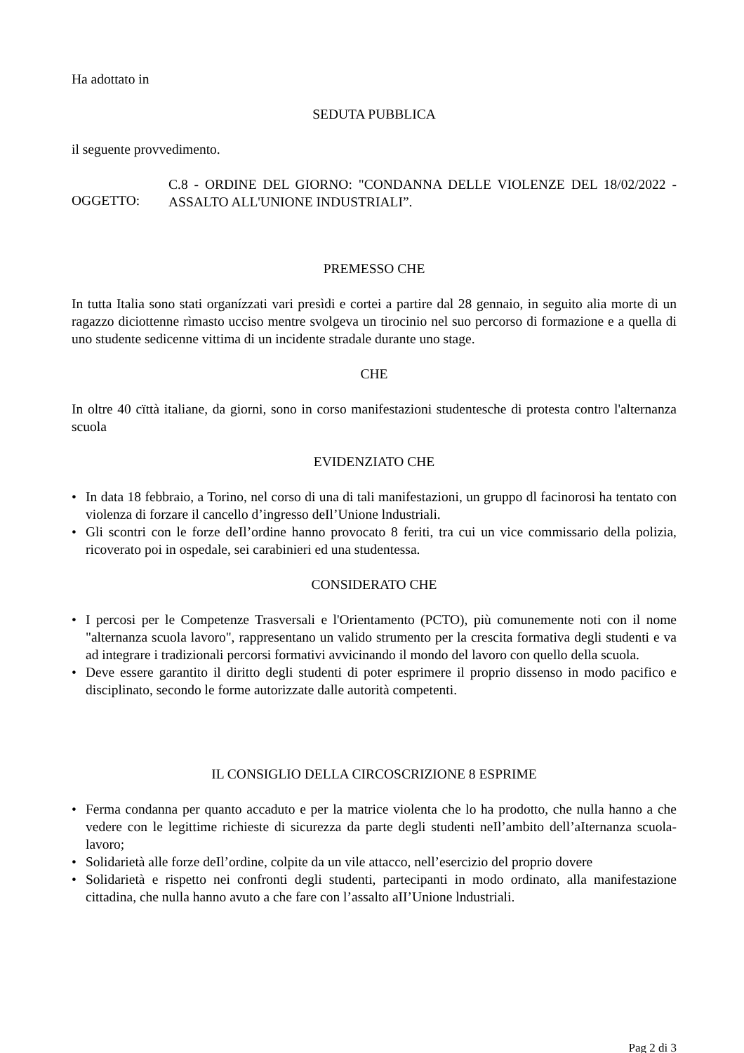Ha adottato in
SEDUTA PUBBLICA
il seguente provvedimento.
OGGETTO:
C.8 - ORDINE DEL GIORNO: "CONDANNA DELLE VIOLENZE DEL 18/02/2022 - ASSALTO ALL'UNIONE INDUSTRIALI”.
PREMESSO CHE
In tutta Italia sono stati organízzati vari presìdi e cortei a partire dal 28 gennaio, in seguito alia morte di un ragazzo diciottenne rìmasto ucciso mentre svolgeva un tirocinio nel suo percorso di formazione e a quella di uno studente sedicenne vittima di un incidente stradale durante uno stage.
CHE
In oltre 40 cïttà italiane, da giorni, sono in corso manifestazioni studentesche di protesta contro l'alternanza scuola
EVIDENZIATO CHE
• In data 18 febbraio, a Torino, nel corso di una di tali manifestazioni, un gruppo dl facinorosi ha tentato con violenza di forzare il cancello d’ingresso deIl’Unione lndustriali.
• Gli scontri con le forze deIl’ordine hanno provocato 8 feriti, tra cui un vice commissario della polizia, ricoverato poi in ospedale, sei carabinieri ed una studentessa.
CONSIDERATO CHE
• I percosi per le Competenze Trasversali e l'Orientamento (PCTO), più comunemente noti con il nome "alternanza scuola lavoro", rappresentano un valido strumento per la crescita formativa degli studenti e va ad integrare i tradizionali percorsi formativi avvicinando il mondo del lavoro con quello della scuola.
• Deve essere garantito il diritto degli studenti di poter esprimere il proprio dissenso in modo pacifico e disciplinato, secondo le forme autorizzate dalle autorità competenti.
IL CONSIGLIO DELLA CIRCOSCRIZIONE 8 ESPRIME
• Ferma condanna per quanto accaduto e per la matrice violenta che lo ha prodotto, che nulla hanno a che vedere con le legittime richieste di sicurezza da parte degli studenti neIl’ambito dell’aIternanza scuola-lavoro;
• Solidarietà alle forze deIl’ordine, colpite da un vile attacco, nell’esercizio del proprio dovere
• Solidarietà e rispetto nei confronti degli studenti, partecipanti in modo ordinato, alla manifestazione cittadina, che nulla hanno avuto a che fare con l’assalto aII’Unione lndustriali.
Pag 2 di 3